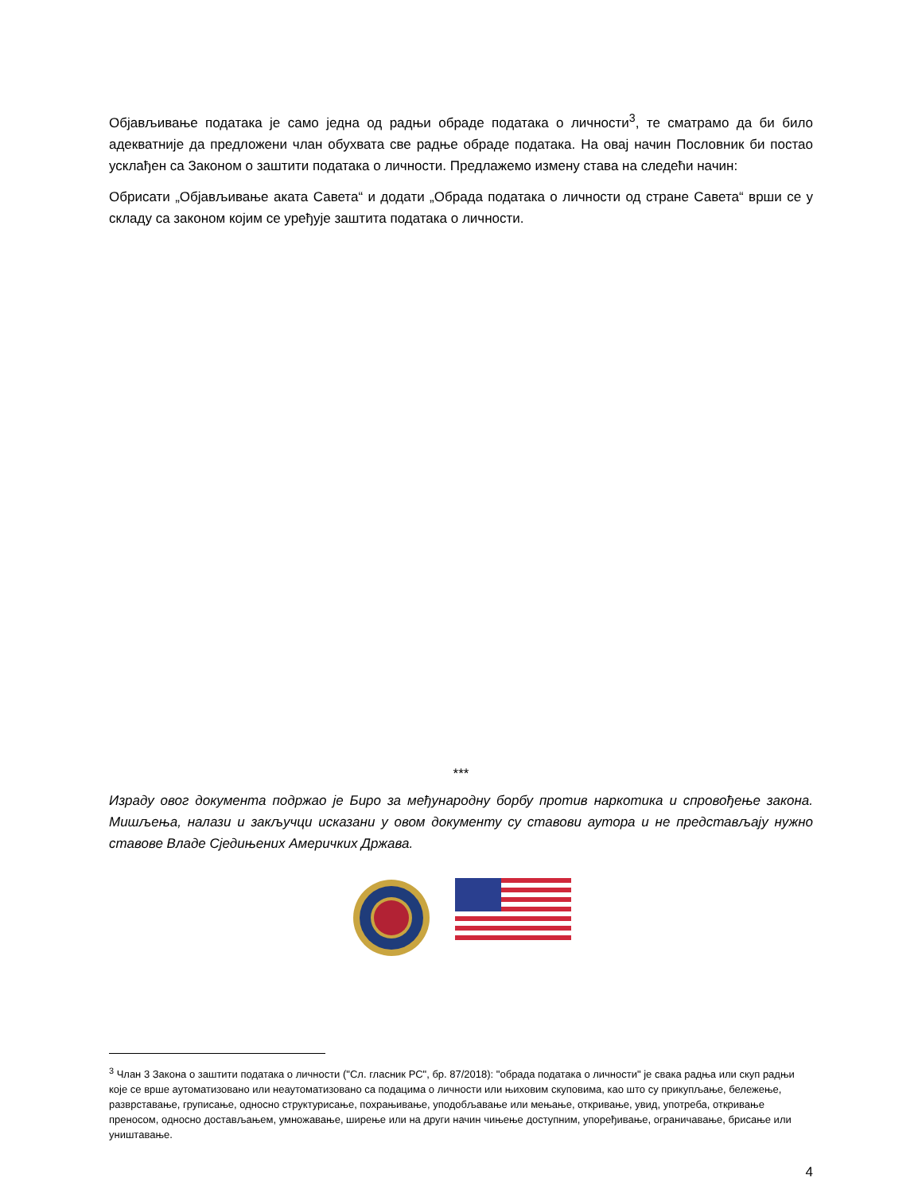Објављивање података је само једна од радњи обраде података о личности<sup>3</sup>, те сматрамо да би било адекватније да предложени члан обухвата све радње обраде података. На овај начин Пословник би постао усклађен са Законом о заштити података о личности. Предлажемо измену става на следећи начин:
Обрисати „Објављивање аката Савета“ и додати „Обрада података о личности од стране Савета“ врши се у складу са законом којим се уређује заштита података о личности.
***
Израду овог документа подржао је Биро за међународну борбу против наркотика и спровођење закона. Мишљења, налази и закључци исказани у овом документу су ставови аутора и не представљају нужно ставове Владе Сједињених Америчких Држава.
<sup>3</sup> Члан 3 Закона о заштити података о личности ("Сл. гласник РС", бр. 87/2018): "обрада података о личности" је свака радња или скуп радњи које се врше аутоматизовано или неаутоматизовано са подацима о личности или њиховим скуповима, као што су прикупљање, бележење, разврставање, груписање, односно структурисање, похрањивање, уподобљавање или мењање, откривање, увид, употреба, откривање преносом, односно достављањем, умножавање, ширење или на други начин чињење доступним, упоређивање, ограничавање, брисање или уништавање.
4